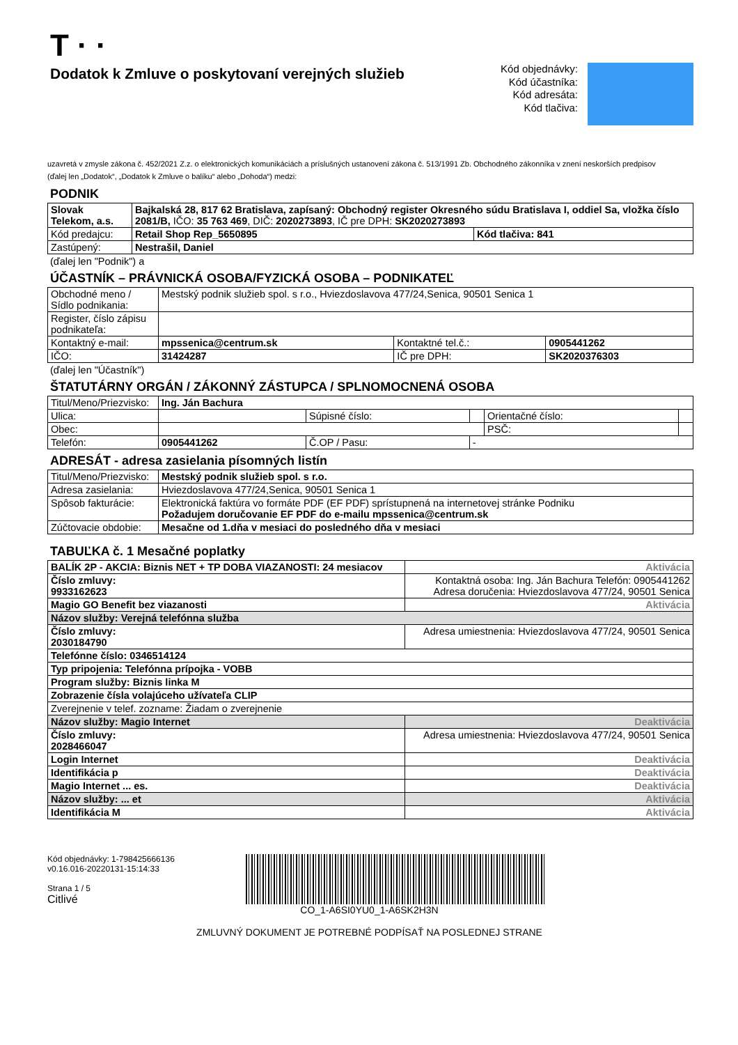T · ·
Dodatok k Zmluve o poskytovaní verejných služieb
Kód objednávky:
Kód účastníka:
Kód adresáta:
Kód tlačiva:
uzavretá v zmysle zákona č. 452/2021 Z.z. o elektronických komunikáciách a príslušných ustanovení zákona č. 513/1991 Zb. Obchodného zákonníka v znení neskorších predpisov
(ďalej len „Dodatok“, „Dodatok k Zmluve o balíku“ alebo „Dohoda“) medzi:
PODNIK
| Slovak Telekom, a.s. | Bajkalská 28, 817 62 Bratislava, zapísaný: Obchodný register Okresného súdu Bratislava I, oddiel Sa, vložka číslo 2081/B, IČO: 35 763 469 , DIČ: 2020273893 , IČ pre DPH: SK2020273893 | |
| Kód predajcu: | Retail Shop Rep_5650895 | Kód tlačiva: 841 |
| Zastúpený: | Nestrašil, Daniel | |
(ďalej len "Podnik") a
ÚČASTNÍK – PRÁVNICKÁ OSOBA/FYZICKÁ OSOBA – PODNIKATEĽ
| Obchodné meno / Sídlo podnikania: | Mestský podnik služieb spol. s r.o., Hviezdoslavova 477/24,Senica, 90501 Senica 1 | | |
| Register, číslo zápisu podnikateľa: | | | |
| Kontaktný e-mail: | mpssenica@centrum.sk | Kontaktné tel.č.: | 0905441262 |
| IČO: | 31424287 | IČ pre DPH: | SK2020376303 |
(ďalej len "Účastník")
ŠTATUTÁRNY ORGÁN / ZÁKONNÝ ZÁSTUPCA / SPLNOMOCNENÁ OSOBA
| Titul/Meno/Priezvisko: | Ing. Ján Bachura | | | | |
| Ulica: | | Súpisné číslo: | | Orientačné číslo: | |
| Obec: | | | | PSČ: | |
| Telefón: | 0905441262 | Č.OP / Pasu: | - | | |
ADRESÁT - adresa zasielania písomných listín
| Titul/Meno/Priezvisko: | Mestský podnik služieb spol. s r.o. |
| Adresa zasielania: | Hviezdoslavova 477/24,Senica, 90501 Senica 1 |
| Spôsob fakturácie: | Elektronická faktúra vo formáte PDF (EF PDF) sprístupnená na internetovej stránke Podniku Požadujem doručovanie EF PDF do e-mailu mpssenica@centrum.sk |
| Zúčtovacie obdobie: | Mesačne od 1.dňa v mesiaci do posledného dňa v mesiaci |
TABUĽKA č. 1 Mesačné poplatky
| BALÍK 2P - AKCIA: Biznis NET + TP DOBA VIAZANOSTI: 24 mesiacov | Aktivácia |
| Číslo zmluvy: 9933162623 | Kontaktná osoba: Ing. Ján Bachura Telefón: 0905441262 Adresa doručenia: Hviezdoslavova 477/24, 90501 Senica |
| Magio GO Benefit bez viazanosti | Aktivácia |
| Názov služby: Verejná telefónna služba | |
| Číslo zmluvy: 2030184790 | Adresa umiestnenia: Hviezdoslavova 477/24, 90501 Senica |
| Telefónne číslo: 0346514124 | |
| Typ pripojenia: Telefónna prípojka - VOBB | |
| Program služby: Biznis linka M | |
| Zobrazenie čísla volajúceho užívateľa CLIP | |
| Zverejnenie v telef. zozname: Žiadam o zverejnenie | |
| Názov služby: Magio Internet | Deaktivácia |
| Číslo zmluvy: 2028466047 | Adresa umiestnenia: Hviezdoslavova 477/24, 90501 Senica |
| Login Internet | Deaktivácia |
| Identifikácia p | Deaktivácia |
| Magio Internet ... es. | Deaktivácia |
| Názov služby: ... et | Aktivácia |
| Identifikácia M | Aktivácia |
Kód objednávky: 1-798425666136
v0.16.016-20220131-15:14:33
Strana 1 / 5
Citlivé
CO_1-A6SI0YU0_1-A6SK2H3N
ZMLUVNÝ DOKUMENT JE POTREBNÉ PODPÍSAŤ NA POSLEDNEJ STRANE